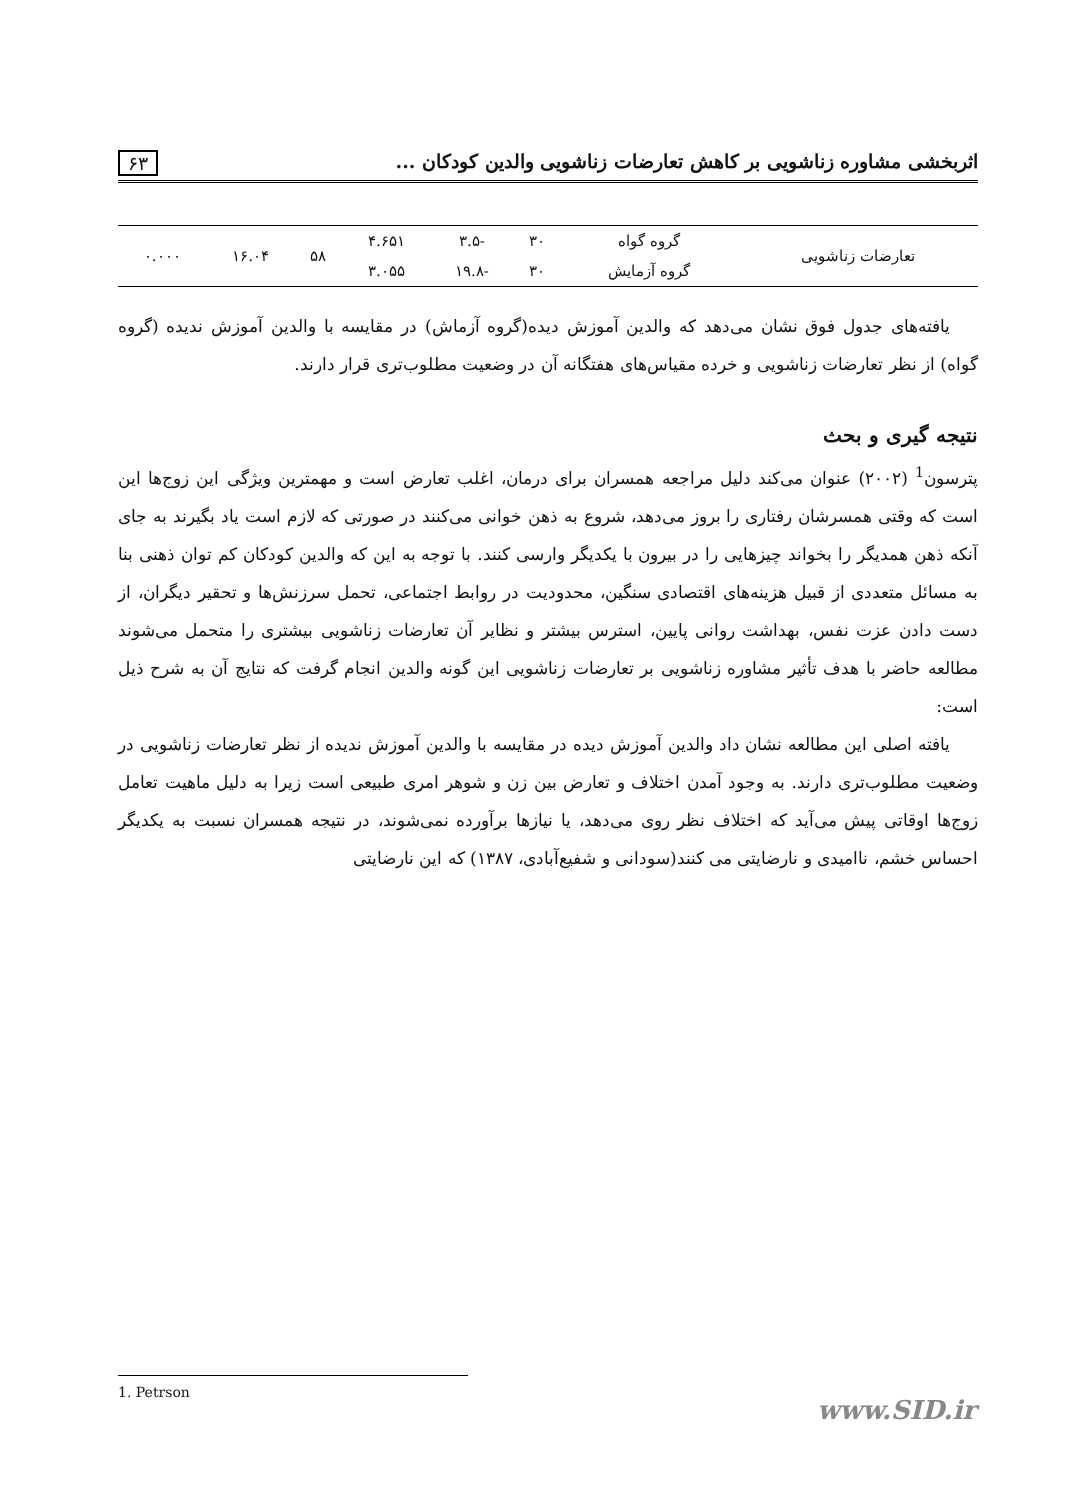اثربخشی مشاوره زناشویی بر کاهش تعارضات زناشویی والدین کودکان ... ۶۳
| تعارضات زناشویی | گروه گواه | ۳۰ | -۳.۵ | ۴.۶۵۱ | ۵۸ | ۱۶.۰۴ | ۰.۰۰۰ |
| | گروه آزمایش | ۳۰ | -۱۹.۸ | ۳.۰۵۵ | | | |
یافته‌های جدول فوق نشان می‌دهد که والدین آموزش دیده(گروه آزماش) در مقایسه با والدین آموزش ندیده (گروه گواه) از نظر تعارضات زناشویی و خرده مقیاس‌های هفتگانه آن در وضعیت مطلوب‌تری قرار دارند.
نتیجه گیری و بحث
پترسون<sup>1</sup> (۲۰۰۲) عنوان می‌کند دلیل مراجعه همسران برای درمان، اغلب تعارض است و مهمترین ویژگی این زوج‌ها این است که وقتی همسرشان رفتاری را بروز می‌دهد، شروع به ذهن خوانی می‌کنند در صورتی که لازم است یاد بگیرند به جای آنکه ذهن همدیگر را بخواند چیزهایی را در بیرون با یکدیگر وارسی کنند. با توجه به این که والدین کودکان کم توان ذهنی بنا به مسائل متعددی از قبیل هزینه‌های اقتصادی سنگین، محدودیت در روابط اجتماعی، تحمل سرزنش‌ها و تحقیر دیگران، از دست دادن عزت نفس، بهداشت روانی پایین، استرس بیشتر و نظایر آن تعارضات زناشویی بیشتری را متحمل می‌شوند مطالعه حاضر با هدف تأثیر مشاوره زناشویی بر تعارضات زناشویی این گونه والدین انجام گرفت که نتایج آن به شرح ذیل است:
یافته اصلی این مطالعه نشان داد والدین آموزش دیده در مقایسه با والدین آموزش ندیده از نظر تعارضات زناشویی در وضعیت مطلوب‌تری دارند. به وجود آمدن اختلاف و تعارض بین زن و شوهر امری طبیعی است زیرا به دلیل ماهیت تعامل زوج‌ها اوقاتی پیش می‌آید که اختلاف نظر روی می‌دهد، یا نیازها برآورده نمی‌شوند، در نتیجه همسران نسبت به یکدیگر احساس خشم، ناامیدی و نارضایتی می کنند(سودانی و شفیع‌آبادی، ۱۳۸۷) که این نارضایتی
1. Petrson
www.SID.ir